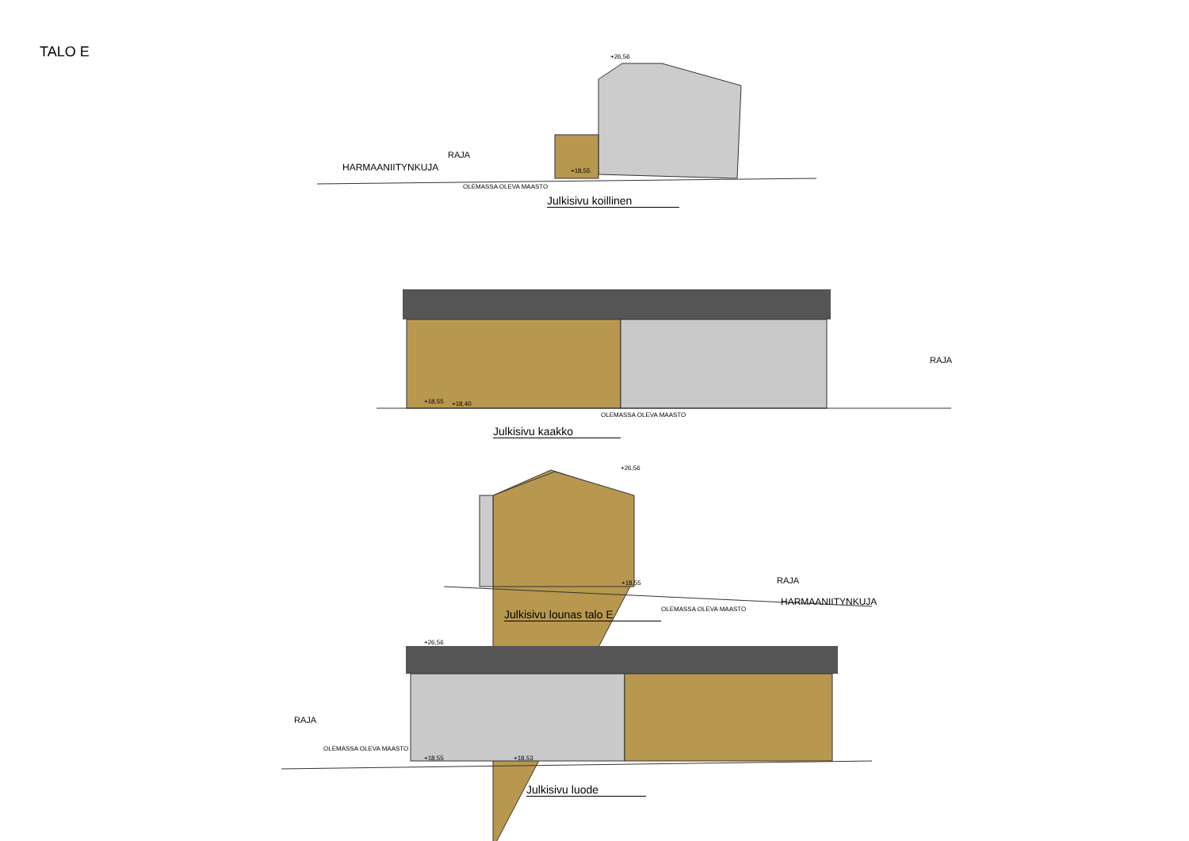TALO E
RAJA
HARMAANIITYNKUJA +18,55
OLEMASSA OLEVA MAASTO
+26,56
Julkisivu koillinen
RAJA
+18,55 +18,40
OLEMASSA OLEVA MAASTO
Julkisivu kaakko
+26,56
+18,55 RAJA
HARMAANIITYNKUJA
OLEMASSA OLEVA MAASTO
Julkisivu lounas talo E
+26,56
RAJA
OLEMASSA OLEVA MAASTO
+18,55 +18,53
Julkisivu luode